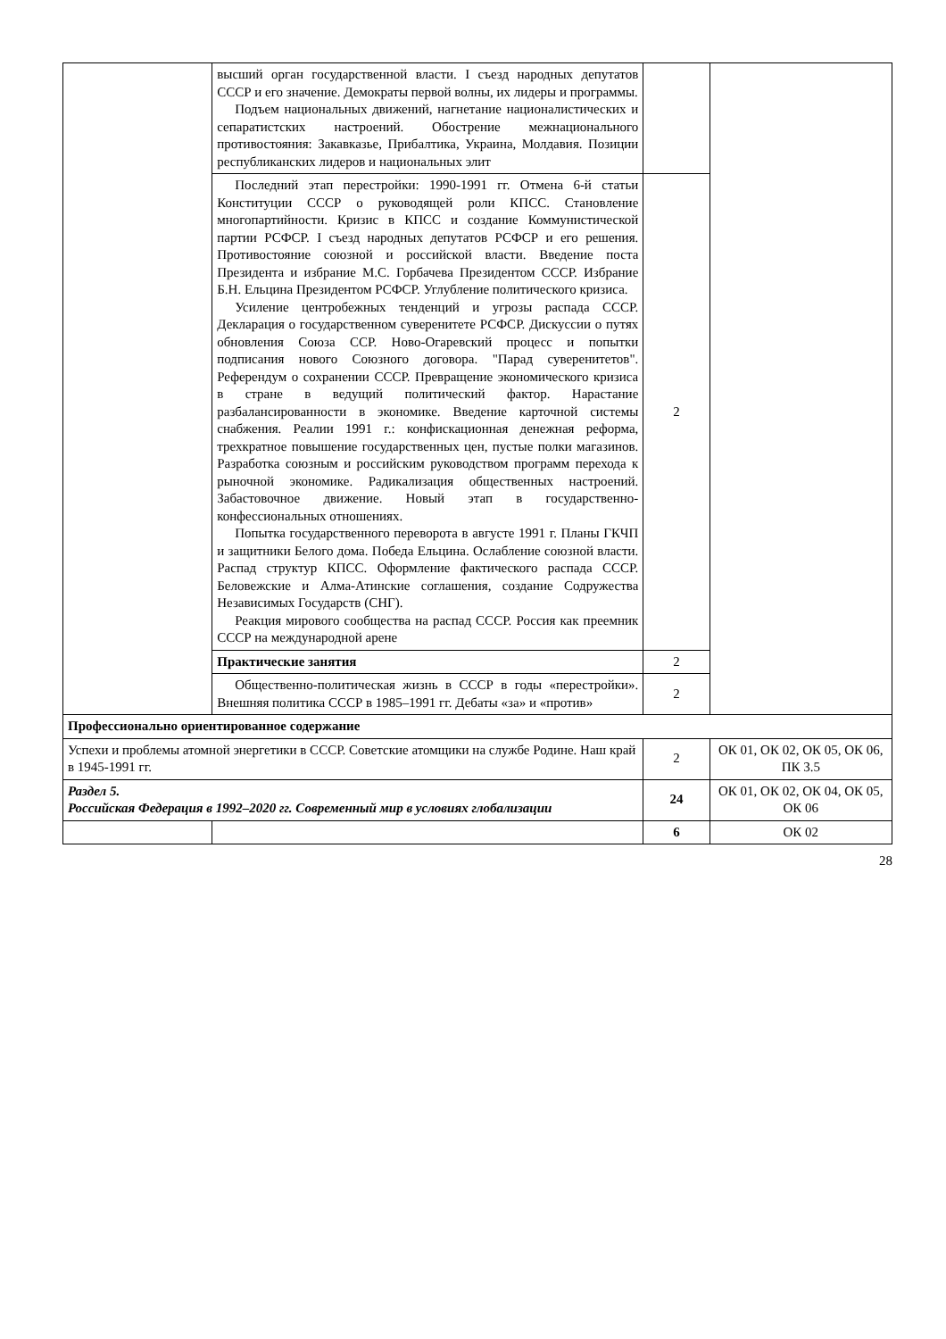| | высший орган государственной власти. I съезд народных депутатов СССР и его значение. Демократы первой волны, их лидеры и программы. Подъем национальных движений, нагнетание националистических и сепаратистских настроений. Обострение межнационального противостояния: Закавказье, Прибалтика, Украина, Молдавия. Позиции республиканских лидеров и национальных элит | | |
| | Последний этап перестройки: 1990-1991 гг. Отмена 6-й статьи Конституции СССР о руководящей роли КПСС. Становление многопартийности. Кризис в КПСС и создание Коммунистической партии РСФСР. I съезд народных депутатов РСФСР и его решения. Противостояние союзной и российской власти. Введение поста Президента и избрание М.С. Горбачева Президентом СССР. Избрание Б.Н. Ельцина Президентом РСФСР. Углубление политического кризиса. Усиление центробежных тенденций и угрозы распада СССР. Декларация о государственном суверенитете РСФСР. Дискуссии о путях обновления Союза ССР. Ново-Огаревский процесс и попытки подписания нового Союзного договора. "Парад суверенитетов". Референдум о сохранении СССР. Превращение экономического кризиса в стране в ведущий политический фактор. Нарастание разбалансированности в экономике. Введение карточной системы снабжения. Реалии 1991 г.: конфискационная денежная реформа, трехкратное повышение государственных цен, пустые полки магазинов. Разработка союзным и российским руководством программ перехода к рыночной экономике. Радикализация общественных настроений. Забастовочное движение. Новый этап в государственно-конфессиональных отношениях. Попытка государственного переворота в августе 1991 г. Планы ГКЧП и защитники Белого дома. Победа Ельцина. Ослабление союзной власти. Распад структур КПСС. Оформление фактического распада СССР. Беловежские и Алма-Атинские соглашения, создание Содружества Независимых Государств (СНГ). Реакция мирового сообщества на распад СССР. Россия как преемник СССР на международной арене | 2 | |
| | Практические занятия | 2 | |
| | Общественно-политическая жизнь в СССР в годы «перестройки». Внешняя политика СССР в 1985–1991 гг. Дебаты «за» и «против» | 2 | |
| Профессионально ориентированное содержание | | | |
| Успехи и проблемы атомной энергетики в СССР. Советские атомщики на службе Родине. Наш край в 1945-1991 гг. | | 2 | ОК 01, ОК 02, ОК 05, ОК 06, ПК 3.5 |
| Раздел 5. Российская Федерация в 1992–2020 гг. Современный мир в условиях глобализации | | 24 | ОК 01, ОК 02, ОК 04, ОК 05, ОК 06 |
| | | 6 | ОК 02 |
28